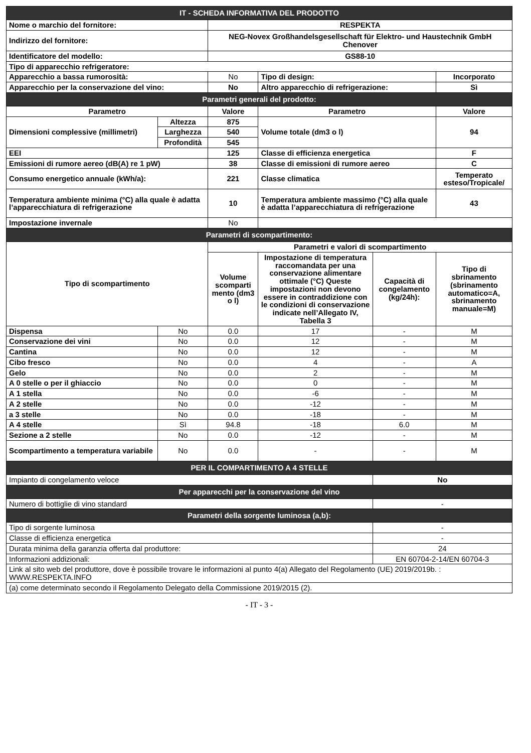| IT - SCHEDA INFORMATIVA DEL PRODOTTO | | | | | |
| Nome o marchio del fornitore: | | RESPEKTA | | | |
| Indirizzo del fornitore: | | NEG-Novex Großhandelsgesellschaft für Elektro- und Haustechnik GmbH Chenover | | | |
| Identificatore del modello: | | GS88-10 | | | |
| Tipo di apparecchio refrigeratore: | | | | | |
| Apparecchio a bassa rumorosità: | | No | Tipo di design: | | Incorporato |
| Apparecchio per la conservazione del vino: | | No | Altro apparecchio di refrigerazione: | | Sì |
| Parametri generali del prodotto: | | | | | |
| Parametro | | Valore | Parametro | | Valore |
| Dimensioni complessive (millimetri) | Altezza | 875 | Volume totale (dm3 o l) | | 94 |
| | Larghezza | 540 | | | |
| | Profondità | 545 | | | |
| EEI | | 125 | Classe di efficienza energetica | | F |
| Emissioni di rumore aereo (dB(A) re 1 pW) | | 38 | Classe di emissioni di rumore aereo | | C |
| Consumo energetico annuale (kWh/a): | | 221 | Classe climatica | | Temperato esteso/Tropicale/ |
| Temperatura ambiente minima (°C) alla quale è adatta l’apparecchiatura di refrigerazione | | 10 | Temperatura ambiente massimo (°C) alla quale è adatta l’apparecchiatura di refrigerazione | | 43 |
| Impostazione invernale | | No | | | |
| Parametri di scompartimento: | | | | | |
| Tipo di scompartimento | | Parametri e valori di scompartimento | | | |
| | | Volume scomparti mento (dm3 o l) | Impostazione di temperatura raccomandata per una conservazione alimentare ottimale (°C) Queste impostazioni non devono essere in contraddizione con le condizioni di conservazione indicate nell’Allegato IV, Tabella 3 | Capacità di congelamento (kg/24h): | Tipo di sbrinamento (sbrinamento automatico=A, sbrinamento manuale=M) |
| Dispensa | No | 0.0 | 17 | - | M |
| Conservazione dei vini | No | 0.0 | 12 | - | M |
| Cantina | No | 0.0 | 12 | - | M |
| Cibo fresco | No | 0.0 | 4 | - | A |
| Gelo | No | 0.0 | 2 | - | M |
| A 0 stelle o per il ghiaccio | No | 0.0 | 0 | - | M |
| A 1 stella | No | 0.0 | -6 | - | M |
| A 2 stelle | No | 0.0 | -12 | - | M |
| a 3 stelle | No | 0.0 | -18 | - | M |
| A 4 stelle | Sì | 94.8 | -18 | 6.0 | M |
| Sezione a 2 stelle | No | 0.0 | -12 | - | M |
| Scompartimento a temperatura variabile | No | 0.0 | - | - | M |
| PER IL COMPARTIMENTO A 4 STELLE | | | | | |
| Impianto di congelamento veloce | | | | No | |
| Per apparecchi per la conservazione del vino | | | | | |
| Numero di bottiglie di vino standard | | | | - | |
| Parametri della sorgente luminosa (a,b): | | | | | |
| Tipo di sorgente luminosa | | | | - | |
| Classe di efficienza energetica | | | | - | |
| Durata minima della garanzia offerta dal produttore: | | | | 24 | |
| Informazioni addizionali: | | | | EN 60704-2-14/EN 60704-3 | |
| Link al sito web del produttore, dove è possibile trovare le informazioni al punto 4(a) Allegato del Regolamento (UE) 2019/2019b. : WWW.RESPEKTA.INFO | | | | | |
| (a) come determinato secondo il Regolamento Delegato della Commissione 2019/2015 (2). | | | | | |
- IT - 3 -